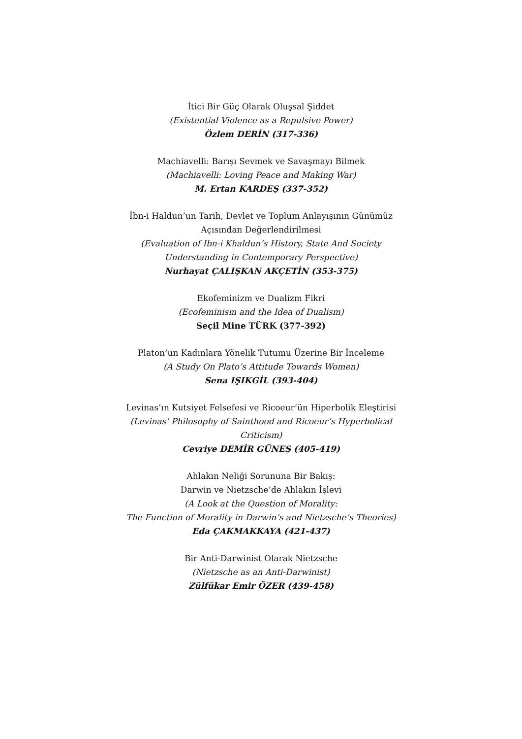İtici Bir Güç Olarak Oluşsal Şiddet
(Existential Violence as a Repulsive Power)
Özlem DERİN (317-336)
Machiavelli: Barışı Sevmek ve Savaşmayı Bilmek
(Machiavelli: Loving Peace and Making War)
M. Ertan KARDEŞ (337-352)
İbn-i Haldun’un Tarih, Devlet ve Toplum Anlayışının Günümüz Açısından Değerlendirilmesi
(Evaluation of Ibn-i Khaldun’s History, State And Society Understanding in Contemporary Perspective)
Nurhayat ÇALIŞKAN AKÇETİN (353-375)
Ekofeminizm ve Dualizm Fikri
(Ecofeminism and the Idea of Dualism)
Seçil Mine TÜRK (377-392)
Platon’un Kadınlara Yönelik Tutumu Üzerine Bir İnceleme
(A Study On Plato’s Attitude Towards Women)
Sena IŞIKGİL (393-404)
Levinas’ın Kutsiyet Felsefesi ve Ricoeur’ün Hiperbolik Eleştirisi
(Levinas’ Philosophy of Sainthood and Ricoeur’s Hyperbolical Criticism)
Cevriye DEMİR GÜNEŞ (405-419)
Ahlakın Neliği Sorununa Bir Bakış:
Darwin ve Nietzsche’de Ahlakın İşlevi
(A Look at the Question of Morality:
The Function of Morality in Darwin’s and Nietzsche’s Theories)
Eda ÇAKMAKKAYA (421-437)
Bir Anti-Darwinist Olarak Nietzsche
(Nietzsche as an Anti-Darwinist)
Zülfükar Emir ÖZER (439-458)